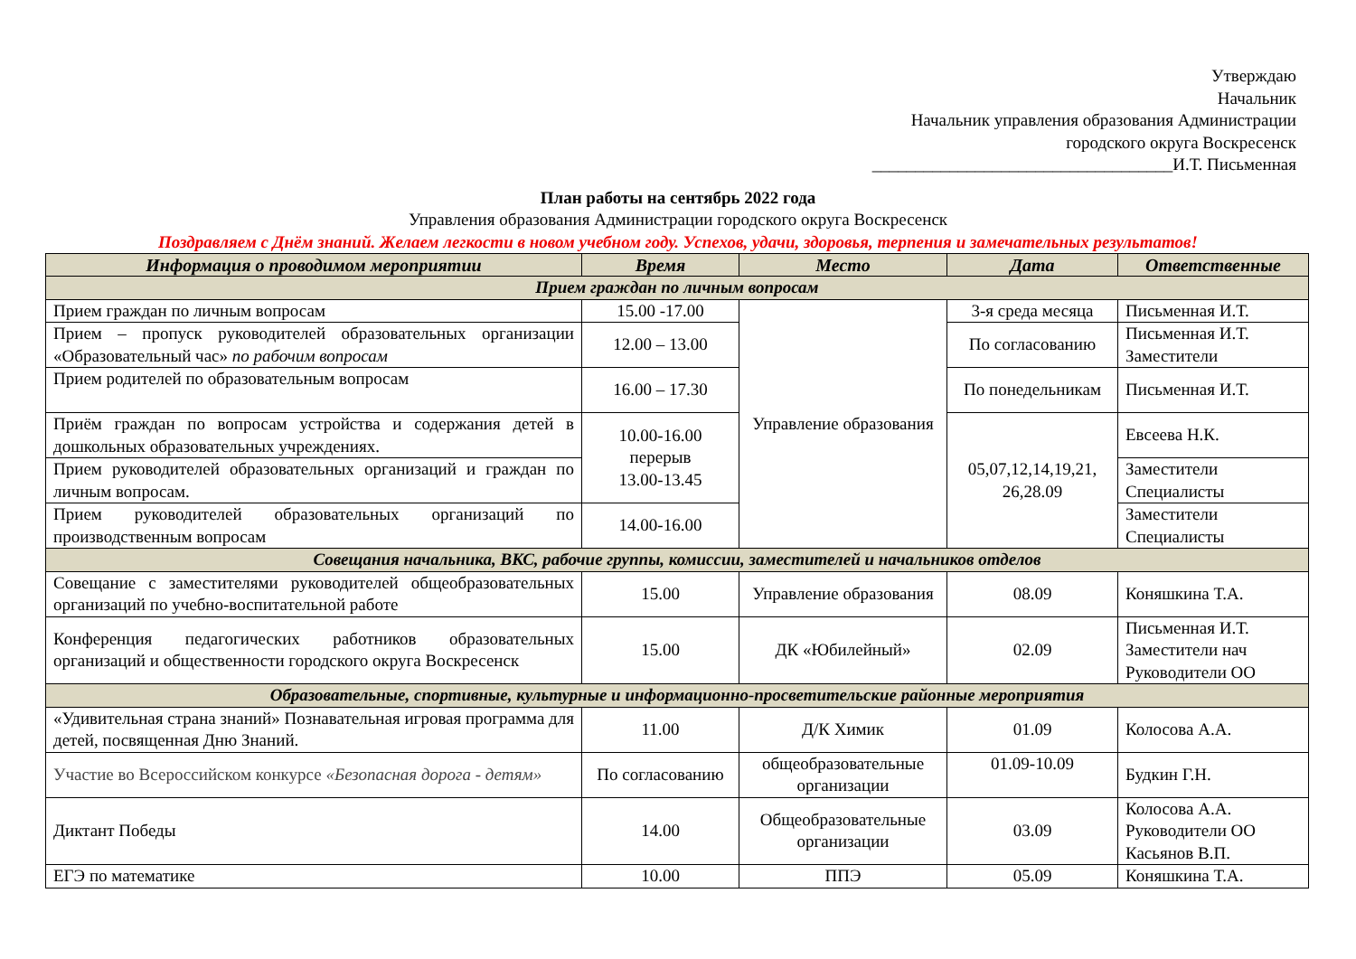Утверждаю
Начальник
Начальник управления образования Администрации
городского округа Воскресенск
___________________________________И.Т. Письменная
План работы на сентябрь 2022 года
Управления образования Администрации городского округа Воскресенск
Поздравляем с Днём знаний. Желаем легкости в новом учебном году. Успехов, удачи, здоровья, терпения и замечательных результатов!
| Информация о проводимом мероприятии | Время | Место | Дата | Ответственные |
| --- | --- | --- | --- | --- |
| Прием граждан по личным вопросам | | | | |
| Прием граждан по личным вопросам | 15.00 -17.00 | Управление образования | 3-я среда месяца | Письменная И.Т. |
| Прием – пропуск руководителей образовательных организации «Образовательный час» по рабочим вопросам | 12.00 – 13.00 | | По согласованию | Письменная И.Т. Заместители |
| Прием родителей по образовательным вопросам | 16.00 – 17.30 | | По понедельникам | Письменная И.Т. |
| Приём граждан по вопросам устройства и содержания детей в дошкольных образовательных учреждениях. | 10.00-16.00 перерыв 13.00-13.45 | | 05,07,12,14,19,21, 26,28.09 | Евсеева Н.К. |
| Прием руководителей образовательных организаций и граждан по личным вопросам. | | | | Заместители Специалисты |
| Прием руководителей образовательных организаций по производственным вопросам | 14.00-16.00 | | | Заместители Специалисты |
| Совещания начальника, ВКС, рабочие группы, комиссии, заместителей и начальников отделов | | | | |
| Совещание с заместителями руководителей общеобразовательных организаций по учебно-воспитательной работе | 15.00 | Управление образования | 08.09 | Коняшкина Т.А. |
| Конференция педагогических работников образовательных организаций и общественности городского округа Воскресенск | 15.00 | ДК «Юбилейный» | 02.09 | Письменная И.Т. Заместители нач Руководители ОО |
| Образовательные, спортивные, культурные и информационно-просветительские районные мероприятия | | | | |
| «Удивительная страна знаний» Познавательная игровая программа для детей, посвященная Дню Знаний. | 11.00 | Д/К Химик | 01.09 | Колосова А.А. |
| Участие во Всероссийском конкурсе «Безопасная дорога - детям» | По согласованию | общеобразовательные организации | 01.09-10.09 | Будкин Г.Н. |
| Диктант Победы | 14.00 | Общеобразовательные организации | 03.09 | Колосова А.А. Руководители ОО Касьянов В.П. |
| ЕГЭ по математике | 10.00 | ППЭ | 05.09 | Коняшкина Т.А. |